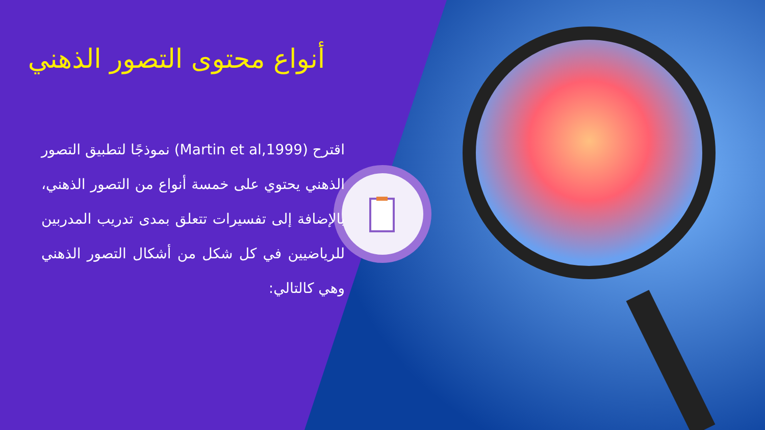أنواع محتوى التصور الذهني
اقترح (Martin et al,1999) نموذجًا لتطبيق التصور الذهني يحتوي على خمسة أنواع من التصور الذهني، بالإضافة إلى تفسيرات تتعلق بمدى تدريب المدربين للرياضيين في كل شكل من أشكال التصور الذهني وهي كالتالي: